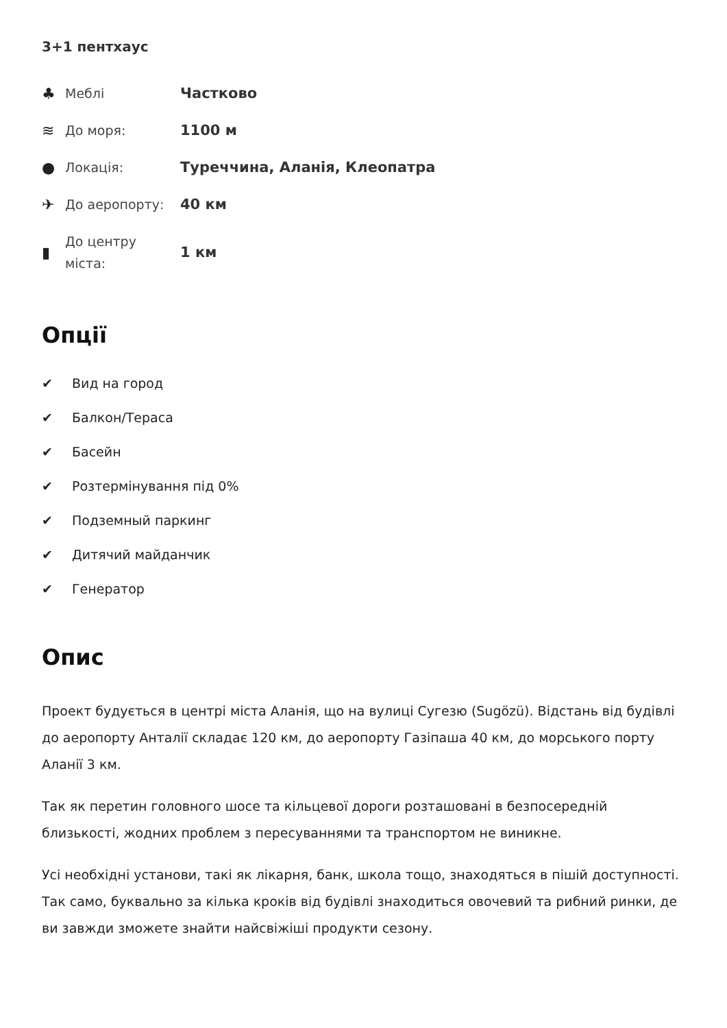3+1 пентхаус
♣
Меблі
Частково
≋
До моря:
1100 м
●
Локація:
Туреччина, Аланія, Клеопатра
✈
До аеропорту:
40 км
▮
До центру міста:
1 км
Опції
✔ Вид на город
✔ Балкон/Тераса
✔ Басейн
✔ Розтермінування під 0%
✔ Подземный паркинг
✔ Дитячий майданчик
✔ Генератор
Опис
Проект будується в центрі міста Аланія, що на вулиці Сугезю (Sugözü). Відстань від будівлі до аеропорту Анталії складає 120 км, до аеропорту Газіпаша 40 км, до морського порту Аланії 3 км.
Так як перетин головного шосе та кільцевої дороги розташовані в безпосередній близькості, жодних проблем з пересуваннями та транспортом не виникне.
Усі необхідні установи, такі як лікарня, банк, школа тощо, знаходяться в пішій доступності. Так само, буквально за кілька кроків від будівлі знаходиться овочевий та рибний ринки, де ви завжди зможете знайти найсвіжіші продукти сезону.